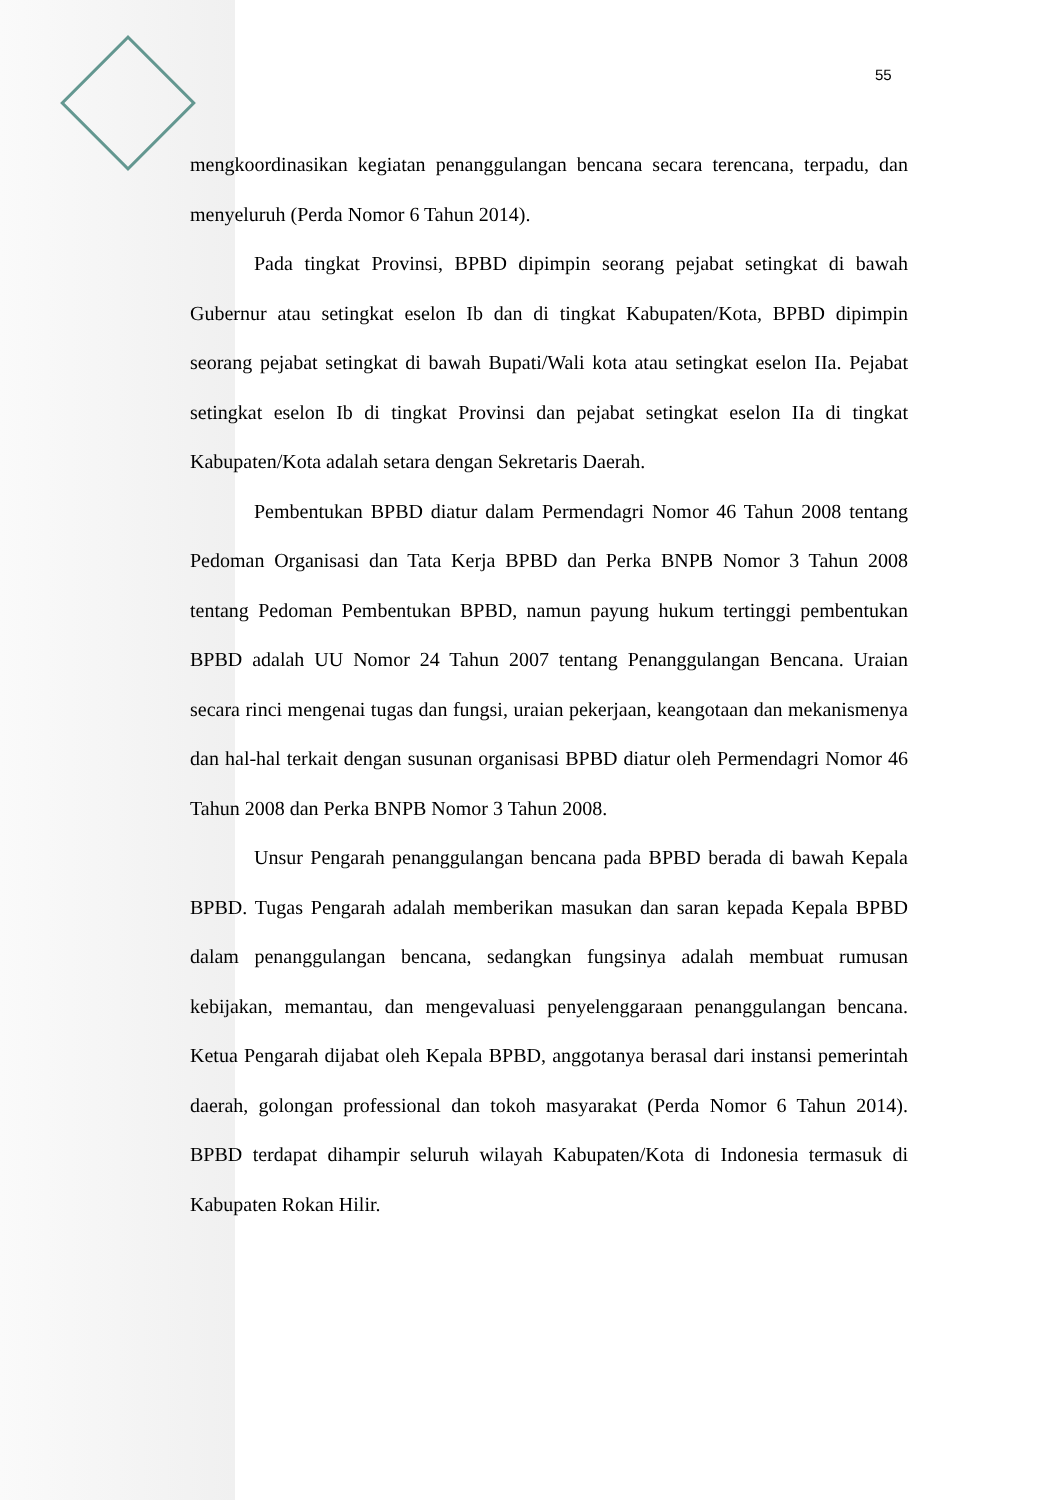55
mengkoordinasikan kegiatan penanggulangan bencana secara terencana, terpadu, dan menyeluruh (Perda Nomor 6 Tahun 2014).
Pada tingkat Provinsi, BPBD dipimpin seorang pejabat setingkat di bawah Gubernur atau setingkat eselon Ib dan di tingkat Kabupaten/Kota, BPBD dipimpin seorang pejabat setingkat di bawah Bupati/Wali kota atau setingkat eselon IIa. Pejabat setingkat eselon Ib di tingkat Provinsi dan pejabat setingkat eselon IIa di tingkat Kabupaten/Kota adalah setara dengan Sekretaris Daerah.
Pembentukan BPBD diatur dalam Permendagri Nomor 46 Tahun 2008 tentang Pedoman Organisasi dan Tata Kerja BPBD dan Perka BNPB Nomor 3 Tahun 2008 tentang Pedoman Pembentukan BPBD, namun payung hukum tertinggi pembentukan BPBD adalah UU Nomor 24 Tahun 2007 tentang Penanggulangan Bencana. Uraian secara rinci mengenai tugas dan fungsi, uraian pekerjaan, keangotaan dan mekanismenya dan hal-hal terkait dengan susunan organisasi BPBD diatur oleh Permendagri Nomor 46 Tahun 2008 dan Perka BNPB Nomor 3 Tahun 2008.
Unsur Pengarah penanggulangan bencana pada BPBD berada di bawah Kepala BPBD. Tugas Pengarah adalah memberikan masukan dan saran kepada Kepala BPBD dalam penanggulangan bencana, sedangkan fungsinya adalah membuat rumusan kebijakan, memantau, dan mengevaluasi penyelenggaraan penanggulangan bencana. Ketua Pengarah dijabat oleh Kepala BPBD, anggotanya berasal dari instansi pemerintah daerah, golongan professional dan tokoh masyarakat (Perda Nomor 6 Tahun 2014). BPBD terdapat dihampir seluruh wilayah Kabupaten/Kota di Indonesia termasuk di Kabupaten Rokan Hilir.